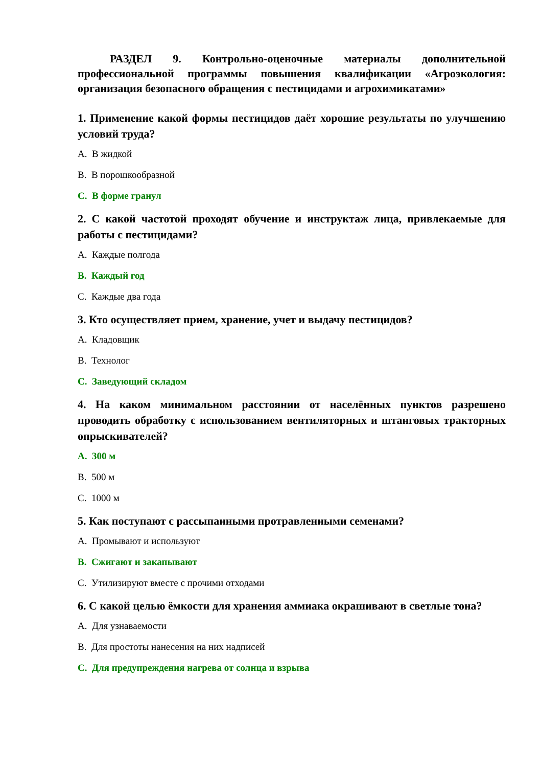РАЗДЕЛ 9. Контрольно-оценочные материалы дополнительной профессиональной программы повышения квалификации «Агроэкология: организация безопасного обращения с пестицидами и агрохимикатами»
1. Применение какой формы пестицидов даёт хорошие результаты по улучшению условий труда?
A. В жидкой
B. В порошкообразной
C. В форме гранул
2. С какой частотой проходят обучение и инструктаж лица, привлекаемые для работы с пестицидами?
A. Каждые полгода
B. Каждый год
C. Каждые два года
3. Кто осуществляет прием, хранение, учет и выдачу пестицидов?
A. Кладовщик
B. Технолог
C. Заведующий складом
4. На каком минимальном расстоянии от населённых пунктов разрешено проводить обработку с использованием вентиляторных и штанговых тракторных опрыскивателей?
A. 300 м
B. 500 м
C. 1000 м
5. Как поступают с рассыпанными протравленными семенами?
A. Промывают и используют
B. Сжигают и закапывают
C. Утилизируют вместе с прочими отходами
6. С какой целью ёмкости для хранения аммиака окрашивают в светлые тона?
A. Для узнаваемости
B. Для простоты нанесения на них надписей
C. Для предупреждения нагрева от солнца и взрыва